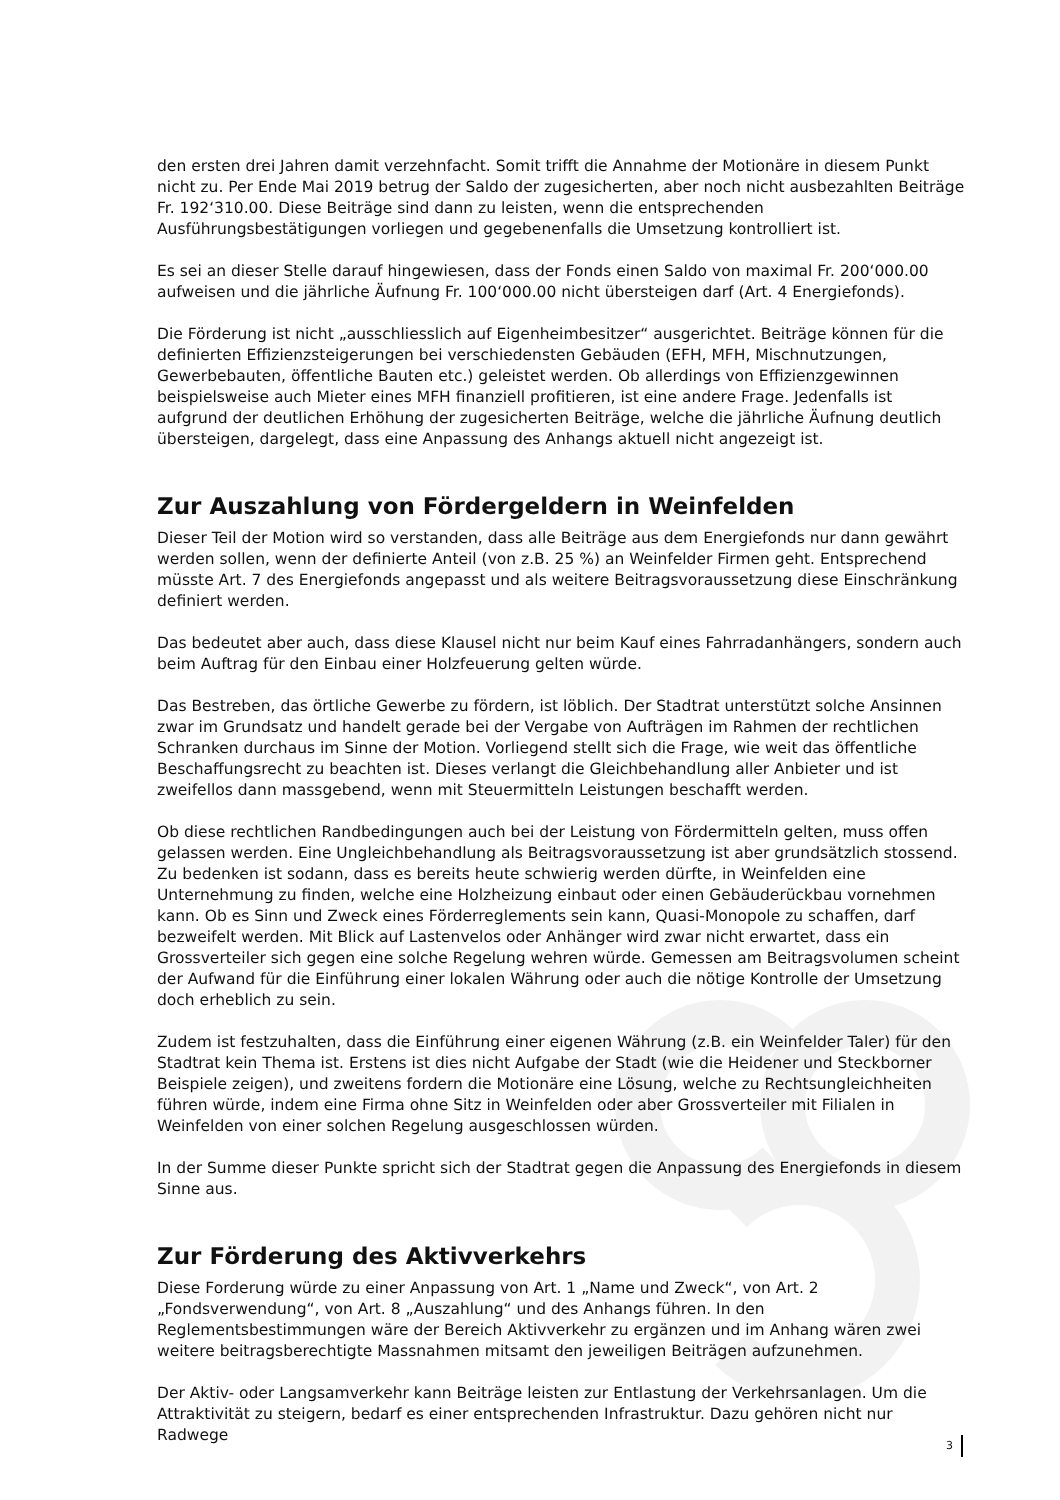den ersten drei Jahren damit verzehnfacht. Somit trifft die Annahme der Motionäre in diesem Punkt nicht zu. Per Ende Mai 2019 betrug der Saldo der zugesicherten, aber noch nicht ausbezahlten Beiträge Fr. 192‘310.00. Diese Beiträge sind dann zu leisten, wenn die entsprechenden Ausführungsbestätigungen vorliegen und gegebenenfalls die Umsetzung kontrolliert ist.
Es sei an dieser Stelle darauf hingewiesen, dass der Fonds einen Saldo von maximal Fr. 200‘000.00 aufweisen und die jährliche Äufnung Fr. 100‘000.00 nicht übersteigen darf (Art. 4 Energiefonds).
Die Förderung ist nicht „ausschliesslich auf Eigenheimbesitzer“ ausgerichtet. Beiträge können für die definierten Effizienzsteigerungen bei verschiedensten Gebäuden (EFH, MFH, Mischnutzungen, Gewerbebauten, öffentliche Bauten etc.) geleistet werden. Ob allerdings von Effizienzgewinnen beispielsweise auch Mieter eines MFH finanziell profitieren, ist eine andere Frage. Jedenfalls ist aufgrund der deutlichen Erhöhung der zugesicherten Beiträge, welche die jährliche Äufnung deutlich übersteigen, dargelegt, dass eine Anpassung des Anhangs aktuell nicht angezeigt ist.
Zur Auszahlung von Fördergeldern in Weinfelden
Dieser Teil der Motion wird so verstanden, dass alle Beiträge aus dem Energiefonds nur dann gewährt werden sollen, wenn der definierte Anteil (von z.B. 25 %) an Weinfelder Firmen geht. Entsprechend müsste Art. 7 des Energiefonds angepasst und als weitere Beitragsvoraussetzung diese Einschränkung definiert werden.
Das bedeutet aber auch, dass diese Klausel nicht nur beim Kauf eines Fahrradanhängers, sondern auch beim Auftrag für den Einbau einer Holzfeuerung gelten würde.
Das Bestreben, das örtliche Gewerbe zu fördern, ist löblich. Der Stadtrat unterstützt solche Ansinnen zwar im Grundsatz und handelt gerade bei der Vergabe von Aufträgen im Rahmen der rechtlichen Schranken durchaus im Sinne der Motion. Vorliegend stellt sich die Frage, wie weit das öffentliche Beschaffungsrecht zu beachten ist. Dieses verlangt die Gleichbehandlung aller Anbieter und ist zweifellos dann massgebend, wenn mit Steuermitteln Leistungen beschafft werden.
Ob diese rechtlichen Randbedingungen auch bei der Leistung von Fördermitteln gelten, muss offen gelassen werden. Eine Ungleichbehandlung als Beitragsvoraussetzung ist aber grundsätzlich stossend. Zu bedenken ist sodann, dass es bereits heute schwierig werden dürfte, in Weinfelden eine Unternehmung zu finden, welche eine Holzheizung einbaut oder einen Gebäuderückbau vornehmen kann. Ob es Sinn und Zweck eines Förderreglements sein kann, Quasi-Monopole zu schaffen, darf bezweifelt werden. Mit Blick auf Lastenvelos oder Anhänger wird zwar nicht erwartet, dass ein Grossverteiler sich gegen eine solche Regelung wehren würde. Gemessen am Beitragsvolumen scheint der Aufwand für die Einführung einer lokalen Währung oder auch die nötige Kontrolle der Umsetzung doch erheblich zu sein.
Zudem ist festzuhalten, dass die Einführung einer eigenen Währung (z.B. ein Weinfelder Taler) für den Stadtrat kein Thema ist. Erstens ist dies nicht Aufgabe der Stadt (wie die Heidener und Steckborner Beispiele zeigen), und zweitens fordern die Motionäre eine Lösung, welche zu Rechtsungleichheiten führen würde, indem eine Firma ohne Sitz in Weinfelden oder aber Grossverteiler mit Filialen in Weinfelden von einer solchen Regelung ausgeschlossen würden.
In der Summe dieser Punkte spricht sich der Stadtrat gegen die Anpassung des Energiefonds in diesem Sinne aus.
Zur Förderung des Aktivverkehrs
Diese Forderung würde zu einer Anpassung von Art. 1 „Name und Zweck“, von Art. 2 „Fondsverwendung“, von Art. 8 „Auszahlung“ und des Anhangs führen. In den Reglementsbestimmungen wäre der Bereich Aktivverkehr zu ergänzen und im Anhang wären zwei weitere beitragsberechtigte Massnahmen mitsamt den jeweiligen Beiträgen aufzunehmen.
Der Aktiv- oder Langsamverkehr kann Beiträge leisten zur Entlastung der Verkehrsanlagen. Um die Attraktivität zu steigern, bedarf es einer entsprechenden Infrastruktur. Dazu gehören nicht nur Radwege
3